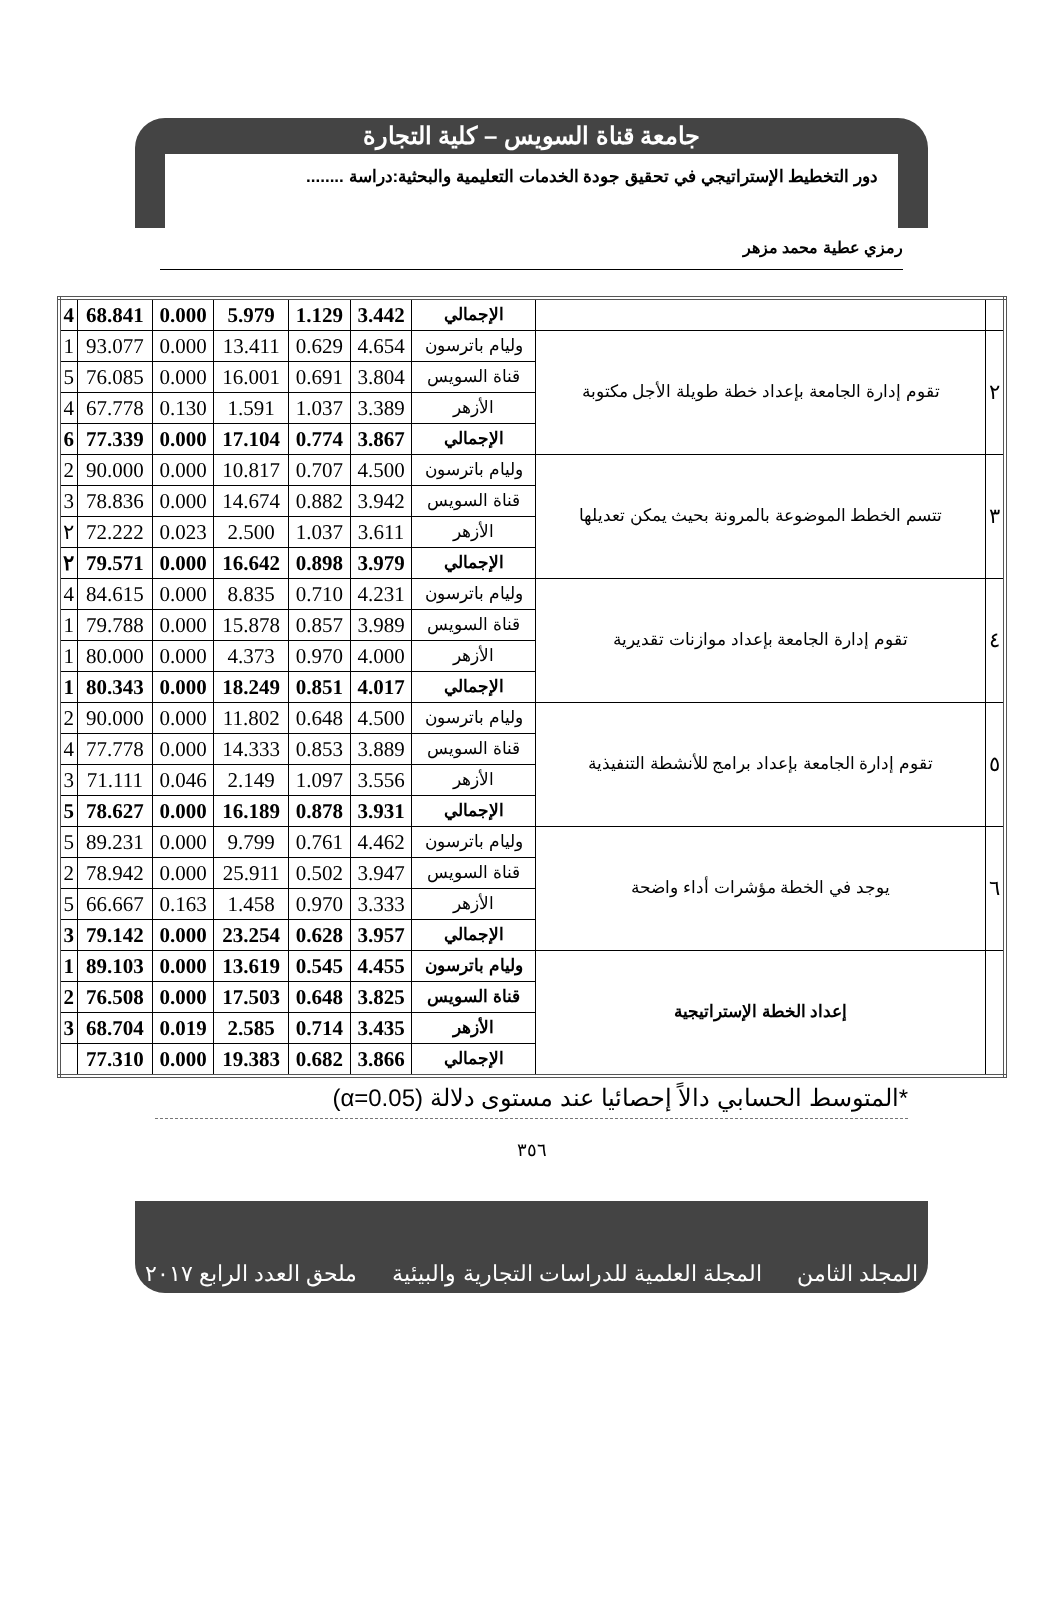جامعة قناة السويس – كلية التجارة
دور التخطيط الإستراتيجي في تحقيق جودة الخدمات التعليمية والبحثية:دراسة ........
رمزي عطية محمد مزهر
| | | الإجمالي | 3.442 | 1.129 | 5.979 | 0.000 | 68.841 | 4 |
| ٢ | تقوم إدارة الجامعة بإعداد خطة طويلة الأجل مكتوبة | وليام باترسون | 4.654 | 0.629 | 13.411 | 0.000 | 93.077 | 1 |
| | | قناة السويس | 3.804 | 0.691 | 16.001 | 0.000 | 76.085 | 5 |
| | | الأزهر | 3.389 | 1.037 | 1.591 | 0.130 | 67.778 | 4 |
| | | الإجمالي | 3.867 | 0.774 | 17.104 | 0.000 | 77.339 | 6 |
| ٣ | تتسم الخطط الموضوعة بالمرونة بحيث يمكن تعديلها | وليام باترسون | 4.500 | 0.707 | 10.817 | 0.000 | 90.000 | 2 |
| | | قناة السويس | 3.942 | 0.882 | 14.674 | 0.000 | 78.836 | 3 |
| | | الأزهر | 3.611 | 1.037 | 2.500 | 0.023 | 72.222 | ٢ |
| | | الإجمالي | 3.979 | 0.898 | 16.642 | 0.000 | 79.571 | ٢ |
| ٤ | تقوم إدارة الجامعة بإعداد موازنات تقديرية | وليام باترسون | 4.231 | 0.710 | 8.835 | 0.000 | 84.615 | 4 |
| | | قناة السويس | 3.989 | 0.857 | 15.878 | 0.000 | 79.788 | 1 |
| | | الأزهر | 4.000 | 0.970 | 4.373 | 0.000 | 80.000 | 1 |
| | | الإجمالي | 4.017 | 0.851 | 18.249 | 0.000 | 80.343 | 1 |
| ٥ | تقوم إدارة الجامعة بإعداد برامج للأنشطة التنفيذية | وليام باترسون | 4.500 | 0.648 | 11.802 | 0.000 | 90.000 | 2 |
| | | قناة السويس | 3.889 | 0.853 | 14.333 | 0.000 | 77.778 | 4 |
| | | الأزهر | 3.556 | 1.097 | 2.149 | 0.046 | 71.111 | 3 |
| | | الإجمالي | 3.931 | 0.878 | 16.189 | 0.000 | 78.627 | 5 |
| ٦ | يوجد في الخطة مؤشرات أداء واضحة | وليام باترسون | 4.462 | 0.761 | 9.799 | 0.000 | 89.231 | 5 |
| | | قناة السويس | 3.947 | 0.502 | 25.911 | 0.000 | 78.942 | 2 |
| | | الأزهر | 3.333 | 0.970 | 1.458 | 0.163 | 66.667 | 5 |
| | | الإجمالي | 3.957 | 0.628 | 23.254 | 0.000 | 79.142 | 3 |
| | إعداد الخطة الإستراتيجية | وليام باترسون | 4.455 | 0.545 | 13.619 | 0.000 | 89.103 | 1 |
| | | قناة السويس | 3.825 | 0.648 | 17.503 | 0.000 | 76.508 | 2 |
| | | الأزهر | 3.435 | 0.714 | 2.585 | 0.019 | 68.704 | 3 |
| | | الإجمالي | 3.866 | 0.682 | 19.383 | 0.000 | 77.310 | |
*المتوسط الحسابي دالاً إحصائيا عند مستوى دلالة (α=0.05)
٣٥٦
المجلد الثامن المجلة العلمية للدراسات التجارية والبيئية ملحق العدد الرابع ٢٠١٧